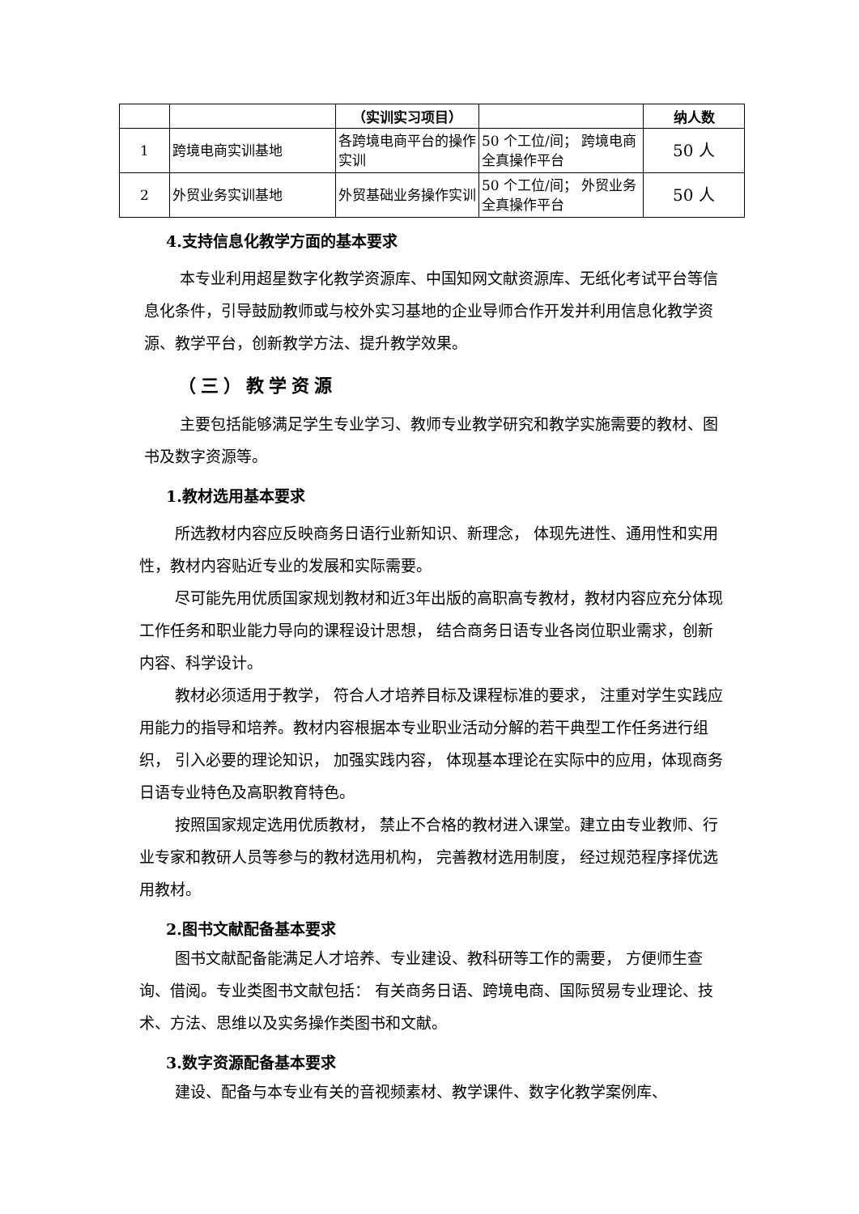| | | （实训实习项目） | | 纳人数 |
| --- | --- | --- | --- | --- |
| 1 | 跨境电商实训基地 | 各跨境电商平台的操作实训 | 50 个工位/间； 跨境电商全真操作平台 | 50 人 |
| 2 | 外贸业务实训基地 | 外贸基础业务操作实训 | 50 个工位/间； 外贸业务全真操作平台 | 50 人 |
4.支持信息化教学方面的基本要求
本专业利用超星数字化教学资源库、中国知网文献资源库、无纸化考试平台等信息化条件，引导鼓励教师或与校外实习基地的企业导师合作开发并利用信息化教学资源、教学平台，创新教学方法、提升教学效果。
（三）教学资源
主要包括能够满足学生专业学习、教师专业教学研究和教学实施需要的教材、图书及数字资源等。
1.教材选用基本要求
所选教材内容应反映商务日语行业新知识、新理念， 体现先进性、通用性和实用性，教材内容贴近专业的发展和实际需要。
尽可能先用优质国家规划教材和近3年出版的高职高专教材，教材内容应充分体现工作任务和职业能力导向的课程设计思想， 结合商务日语专业各岗位职业需求，创新内容、科学设计。
教材必须适用于教学， 符合人才培养目标及课程标准的要求， 注重对学生实践应用能力的指导和培养。教材内容根据本专业职业活动分解的若干典型工作任务进行组织， 引入必要的理论知识， 加强实践内容， 体现基本理论在实际中的应用，体现商务日语专业特色及高职教育特色。
按照国家规定选用优质教材， 禁止不合格的教材进入课堂。建立由专业教师、行业专家和教研人员等参与的教材选用机构， 完善教材选用制度， 经过规范程序择优选用教材。
2.图书文献配备基本要求
图书文献配备能满足人才培养、专业建设、教科研等工作的需要， 方便师生查询、借阅。专业类图书文献包括： 有关商务日语、跨境电商、国际贸易专业理论、技术、方法、思维以及实务操作类图书和文献。
3.数字资源配备基本要求
建设、配备与本专业有关的音视频素材、教学课件、数字化教学案例库、